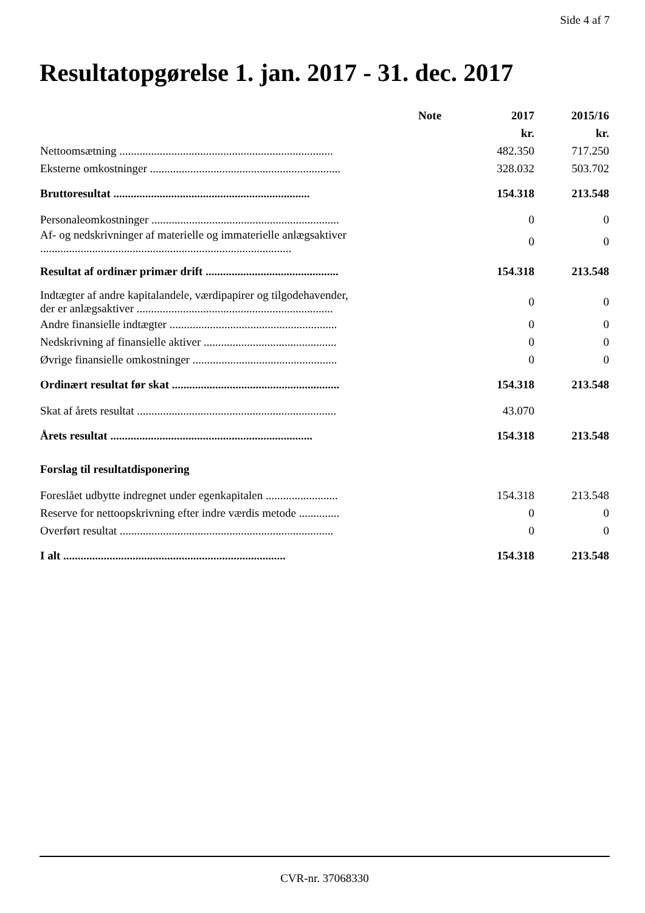Side 4 af 7
Resultatopgørelse 1. jan. 2017 - 31. dec. 2017
| | Note | 2017 | 2015/16 |
| --- | --- | --- | --- |
| | | kr. | kr. |
| Nettoomsætning .......................................................................... | | 482.350 | 717.250 |
| Eksterne omkostninger .................................................................. | | 328.032 | 503.702 |
| Bruttoresultat .................................................................... | | 154.318 | 213.548 |
| Personaleomkostninger ................................................................. | | 0 | 0 |
| Af- og nedskrivninger af materielle og immaterielle anlægsaktiver ....................................................................................... | | 0 | 0 |
| Resultat af ordinær primær drift .............................................. | | 154.318 | 213.548 |
| Indtægter af andre kapitalandele, værdipapirer og tilgodehavender, der er anlægsaktiver .................................................................... | | 0 | 0 |
| Andre finansielle indtægter .......................................................... | | 0 | 0 |
| Nedskrivning af finansielle aktiver .............................................. | | 0 | 0 |
| Øvrige finansielle omkostninger .................................................. | | 0 | 0 |
| Ordinært resultat før skat .......................................................... | | 154.318 | 213.548 |
| Skat af årets resultat ..................................................................... | | 43.070 | |
| Årets resultat ...................................................................... | | 154.318 | 213.548 |
| Forslag til resultatdisponering | | | |
| Foreslået udbytte indregnet under egenkapitalen ......................... | | 154.318 | 213.548 |
| Reserve for nettoopskrivning efter indre værdis metode .............. | | 0 | 0 |
| Overført resultat .......................................................................... | | 0 | 0 |
| I alt ............................................................................. | | 154.318 | 213.548 |
CVR-nr. 37068330